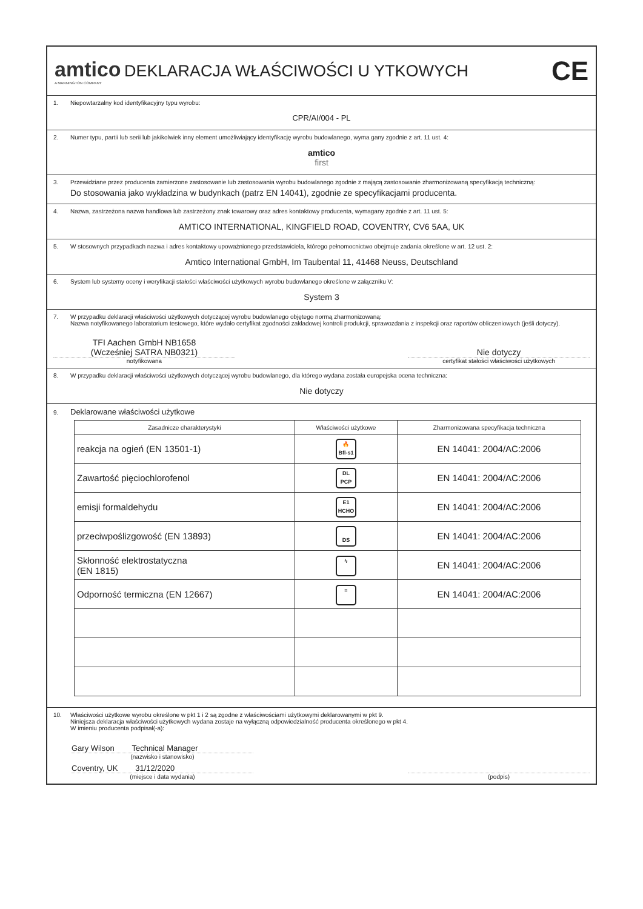amtico
A MANNINGTON COMPANY
DEKLARACJA WŁAŚCIWOŚCI U YTKOWYCH
CE
1. Niepowtarzalny kod identyfikacyjny typu wyrobu:
CPR/AI/004 - PL
2. Numer typu, partii lub serii lub jakikolwiek inny element umożliwiający identyfikację wyrobu budowlanego, wyma gany zgodnie z art. 11 ust. 4:
amtico
first
3. Przewidziane przez producenta zamierzone zastosowanie lub zastosowania wyrobu budowlanego zgodnie z mającą zastosowanie zharmonizowaną specyfikacją techniczną:
Do stosowania jako wykładzina w budynkach (patrz EN 14041), zgodnie ze specyfikacjami producenta.
4. Nazwa, zastrzeżona nazwa handlowa lub zastrzeżony znak towarowy oraz adres kontaktowy producenta, wymagany zgodnie z art. 11 ust. 5:
AMTICO INTERNATIONAL, KINGFIELD ROAD, COVENTRY, CV6 5AA, UK
5. W stosownych przypadkach nazwa i adres kontaktowy upoważnionego przedstawiciela, którego pełnomocnictwo obejmuje zadania określone w art. 12 ust. 2:
Amtico International GmbH, Im Taubental 11, 41468 Neuss, Deutschland
6. System lub systemy oceny i weryfikacji stałości właściwości użytkowych wyrobu budowlanego określone w załączniku V:
System 3
7. W przypadku deklaracji właściwości użytkowych dotyczącej wyrobu budowlanego objętego normą zharmonizowaną:
Nazwa notyfikowanego laboratorium testowego, które wydało certyfikat zgodności zakładowej kontroli produkcji, sprawozdania z inspekcji oraz raportów obliczeniowych (jeśli dotyczy).
TFI Aachen GmbH NB1658
(Wcześniej SATRA NB0321)
notyfikowana
Nie dotyczy
certyfikat stałości właściwości użytkowych
8. W przypadku deklaracji właściwości użytkowych dotyczącej wyrobu budowlanego, dla którego wydana została europejska ocena techniczna:
Nie dotyczy
9. Deklarowane właściwości użytkowe
| Zasadnicze charakterystyki | Właściwości użytkowe | Zharmonizowana specyfikacja techniczna |
| --- | --- | --- |
| reakcja na ogień (EN 13501-1) | 🔥 Bfl-s1 | EN 14041: 2004/AC:2006 |
| Zawartość pięciochlorofenol | DL PCP | EN 14041: 2004/AC:2006 |
| emisji formaldehydu | E1 HCHO | EN 14041: 2004/AC:2006 |
| przeciwpoślizgowość (EN 13893) | DS | EN 14041: 2004/AC:2006 |
| Skłonność elektrostatyczna (EN 1815) | ϟ | EN 14041: 2004/AC:2006 |
| Odporność termiczna (EN 12667) | ≡ | EN 14041: 2004/AC:2006 |
10. Właściwości użytkowe wyrobu określone w pkt 1 i 2 są zgodne z właściwościami użytkowymi deklarowanymi w pkt 9.
Niniejsza deklaracja właściwości użytkowych wydana zostaje na wyłączną odpowiedzialność producenta określonego w pkt 4.
W imieniu producenta podpisał(-a):
Gary Wilson Technical Manager
(nazwisko i stanowisko)
Coventry, UK 31/12/2020
(miejsce i data wydania)
(podpis)